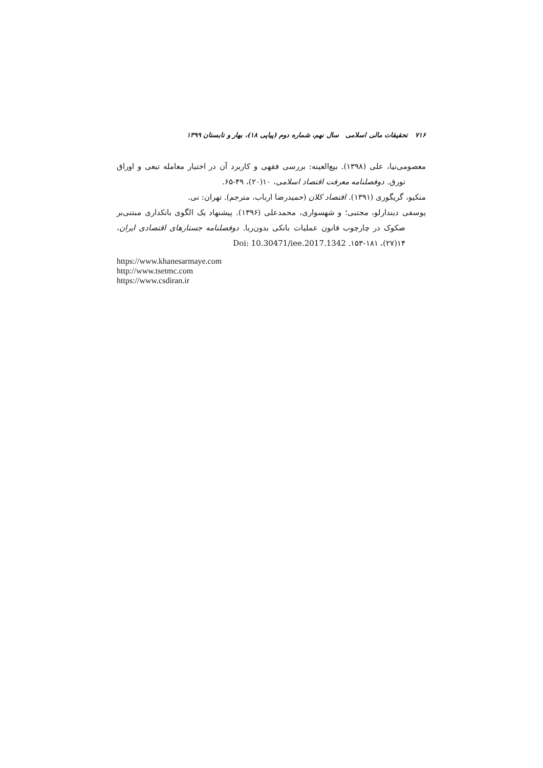۷۱۶ تحقیقات مالی اسلامی سال نهم، شماره دوم (پیاپی ۱۸)، بهار و تابستان ۱۳۹۹
معصومی‌نیا، علی (۱۳۹۸). بیع‌العینه: بررسی فقهی و کاربرد آن در اختیار معامله تبعی و اوراق تورق. دوفصلنامه معرفت اقتصاد اسلامی، ۱۰(۲۰)، ۴۹-۶۵.
منکیو، گریگوری (۱۳۹۱). اقتصاد کلان (حمیدرضا ارباب، مترجم). تهران: نی.
یوسفی دیندارلو، مجتبی؛ و شهسواری، محمدعلی (۱۳۹۶). پیشنهاد یک الگوی بانکداری مبتنی‌بر صکوک در چارچوب قانون عملیات بانکی بدون‌ربا. دوفصلنامه جستارهای اقتصادی ایران، ۱۴(۲۷)، ۱۸۱-۱۵۳. Doi: 10.30471/iee.2017.1342
https://www.khanesarmaye.com
http://www.tsetmc.com
https://www.csdiran.ir